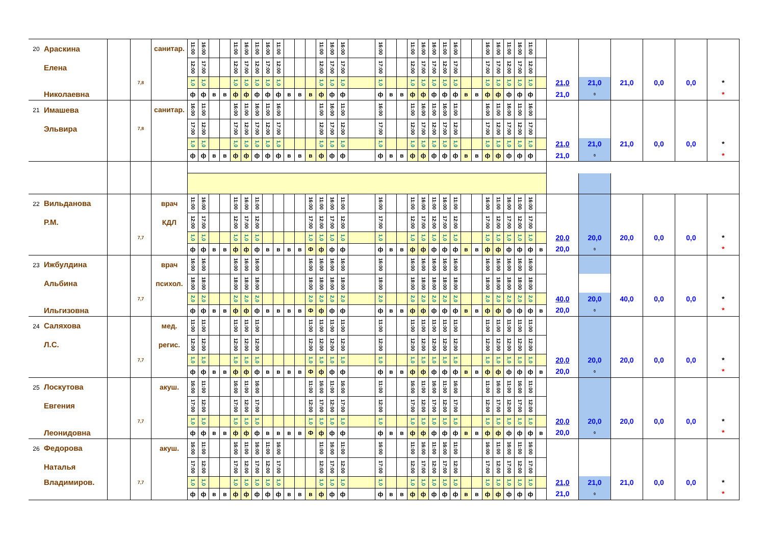| 20 | Араскина | | | санитар. | 11:00 | 16:00 | | | 11:00 | 16:00 | 11:00 | 16:00 | 11:00 | | | | 11:00 | 16:00 | 16:00 | | 16:00 | | | 11:00 | 16:00 | 16:00 | 11:00 | 16:00 | | | 16:00 | 16:00 | 11:00 | 16:00 | 11:00 | | | | | | | |
| | Елена | | | | 12:00 | 17:00 | | | 12:00 | 17:00 | 12:00 | 17:00 | 12:00 | | | | 12:00 | 17:00 | 17:00 | | 17:00 | | | 12:00 | 17:00 | 17:00 | 12:00 | 17:00 | | | 17:00 | 17:00 | 12:00 | 17:00 | 12:00 | | | | | | | |
| | | | 7,8 | | 1,0 | 1,0 | | | 1,0 | 1,0 | 1,0 | 1,0 | 1,0 | | | | 1,0 | 1,0 | 1,0 | | 1,0 | | | 1,0 | 1,0 | 1,0 | 1,0 | 1,0 | | | 1,0 | 1,0 | 1,0 | 1,0 | 1,0 | | 21,0 | 21,0 | 21,0 | 0,0 | 0,0 | * |
| | Николаевна | | | | ф | ф | в | в | ф | ф | ф | ф | ф | в | в | в | ф | ф | ф | | ф | в | в | ф | ф | ф | ф | ф | в | в | ф | ф | ф | ф | ф | | 21,0 | 0 | | | | * |
| 21 | Имашева | | | санитар. | 16:00 | 11:00 | | | 16:00 | 11:00 | 16:00 | 11:00 | 16:00 | | | | 11:00 | 16:00 | 11:00 | | 16:00 | | | 11:00 | 16:00 | 11:00 | 16:00 | 11:00 | | | 16:00 | 11:00 | 16:00 | 11:00 | 16:00 | | | | | | | |
| | Эльвира | | 7,8 | | 17:00 | 12:00 | | | 17:00 | 12:00 | 17:00 | 12:00 | 17:00 | | | | 12:00 | 17:00 | 12:00 | | 17:00 | | | 12:00 | 17:00 | 12:00 | 17:00 | 12:00 | | | 17:00 | 12:00 | 17:00 | 12:00 | 17:00 | | | | | | | |
| | | | | | 1,0 | 1,0 | | | 1,0 | 1,0 | 1,0 | 1,0 | 1,0 | | | | 1,0 | 1,0 | 1,0 | | 1,0 | | | 1,0 | 1,0 | 1,0 | 1,0 | 1,0 | | | 1,0 | 1,0 | 1,0 | 1,0 | 1,0 | | 21,0 | 21,0 | 21,0 | 0,0 | 0,0 | * |
| | | | | | ф | ф | в | в | ф | ф | ф | ф | ф | в | в | в | ф | ф | ф | | ф | в | в | ф | ф | ф | ф | ф | в | в | ф | ф | ф | ф | ф | | 21,0 | 0 | | | | * |
| 22 | Вильданова | | | врач | 11:00 | 16:00 | | | 11:00 | 16:00 | 11:00 | | | | | 16:00 | 11:00 | 16:00 | 11:00 | | 16:00 | | | 11:00 | 16:00 | 11:00 | 16:00 | 11:00 | | | 16:00 | 11:00 | 16:00 | 11:00 | 16:00 | | | | | | | |
| | Р.М. | | | КДЛ | 12:00 | 17:00 | | | 12:00 | 17:00 | 12:00 | | | | | 17:00 | 12:00 | 17:00 | 12:00 | | 17:00 | | | 12:00 | 17:00 | 12:00 | 17:00 | 12:00 | | | 17:00 | 12:00 | 17:00 | 12:00 | 17:00 | | | | | | | |
| | | | 7,7 | | 1,0 | 1,0 | | | 1,0 | 1,0 | 1,0 | | | | | 1,0 | 1,0 | 1,0 | 1,0 | | 1,0 | | | 1,0 | 1,0 | 1,0 | 1,0 | 1,0 | | | 1,0 | 1,0 | 1,0 | 1,0 | 1,0 | | 20,0 | 20,0 | 20,0 | 0,0 | 0,0 | * |
| | | | | | ф | ф | в | в | ф | ф | ф | в | в | в | в | Ф | ф | ф | ф | | ф | в | в | ф | ф | ф | ф | ф | в | в | ф | ф | ф | ф | ф | в | 20,0 | 0 | | | | * |
| 23 | Ижбулдина | | | врач | 16:00 | 16:00 | | | 16:00 | 16:00 | 16:00 | | | | | 16:00 | 16:00 | 16:00 | 16:00 | | 16:00 | | | 16:00 | 16:00 | 16:00 | 16:00 | 16:00 | | | 16:00 | 16:00 | 16:00 | 16:00 | 16:00 | | | | | | | |
| | Альбина | | | психол. | 18:00 | 18:00 | | | 18:00 | 18:00 | 18:00 | | | | | 18:00 | 18:00 | 18:00 | 18:00 | | 18:00 | | | 18:00 | 18:00 | 18:00 | 18:00 | 18:00 | | | 18:00 | 18:00 | 18:00 | 18:00 | 18:00 | | | | | | | |
| | | | 7,7 | | 2,0 | 2,0 | | | 2,0 | 2,0 | 2,0 | | | | | 2,0 | 2,0 | 2,0 | 2,0 | | 2,0 | | | 2,0 | 2,0 | 2,0 | 2,0 | 2,0 | | | 2,0 | 2,0 | 2,0 | 2,0 | 2,0 | | 40,0 | 20,0 | 40,0 | 0,0 | 0,0 | * |
| | Ильгизовна | | | | ф | ф | в | в | ф | ф | ф | в | в | в | в | Ф | ф | ф | ф | | ф | в | в | ф | ф | ф | ф | ф | в | в | ф | ф | ф | ф | ф | в | 20,0 | 0 | | | | * |
| 24 | Саляхова | | | мед. | 11:00 | 11:00 | | | 11:00 | 11:00 | 11:00 | | | | | 11:00 | 11:00 | 11:00 | 11:00 | | 11:00 | | | 11:00 | 11:00 | 11:00 | 11:00 | 11:00 | | | 11:00 | 11:00 | 11:00 | 11:00 | 11:00 | | | | | | | |
| | Л.С. | | | регис. | 12:00 | 12:00 | | | 12:00 | 12:00 | 12:00 | | | | | 12:00 | 12:00 | 12:00 | 12:00 | | 12:00 | | | 12:00 | 12:00 | 12:00 | 12:00 | 12:00 | | | 12:00 | 12:00 | 12:00 | 12:00 | 12:00 | | | | | | | |
| | | | 7,7 | | 1,0 | 1,0 | | | 1,0 | 1,0 | 1,0 | | | | | 1,0 | 1,0 | 1,0 | 1,0 | | 1,0 | | | 1,0 | 1,0 | 1,0 | 1,0 | 1,0 | | | 1,0 | 1,0 | 1,0 | 1,0 | 1,0 | | 20,0 | 20,0 | 20,0 | 0,0 | 0,0 | * |
| | | | | | ф | ф | в | в | ф | ф | ф | в | в | в | в | Ф | ф | ф | ф | | ф | в | в | ф | ф | ф | ф | ф | в | в | ф | ф | ф | ф | ф | в | 20,0 | 0 | | | | * |
| 25 | Лоскутова | | | акуш. | 16:00 | 11:00 | | | 16:00 | 11:00 | 16:00 | | | | | 11:00 | 16:00 | 11:00 | 16:00 | | 11:00 | | | 16:00 | 11:00 | 16:00 | 11:00 | 16:00 | | | 11:00 | 16:00 | 11:00 | 16:00 | 11:00 | | | | | | | |
| | Евгения | | | | 17:00 | 12:00 | | | 17:00 | 12:00 | 17:00 | | | | | 12:00 | 17:00 | 12:00 | 17:00 | | 12:00 | | | 17:00 | 12:00 | 17:00 | 12:00 | 17:00 | | | 12:00 | 17:00 | 12:00 | 17:00 | 12:00 | | | | | | | |
| | | | 7,7 | | 1,0 | 1,0 | | | 1,0 | 1,0 | 1,0 | | | | | 1,0 | 1,0 | 1,0 | 1,0 | | 1,0 | | | 1,0 | 1,0 | 1,0 | 1,0 | 1,0 | | | 1,0 | 1,0 | 1,0 | 1,0 | 1,0 | | 20,0 | 20,0 | 20,0 | 0,0 | 0,0 | * |
| | Леонидовна | | | | ф | ф | в | в | ф | ф | ф | в | в | в | в | Ф | ф | ф | ф | | ф | в | в | ф | ф | ф | ф | ф | в | в | ф | ф | ф | ф | ф | в | 20,0 | 0 | | | | * |
| 26 | Федорова | | | акуш. | 16:00 | 11:00 | | | 16:00 | 11:00 | 16:00 | 11:00 | 16:00 | | | | 11:00 | 16:00 | 11:00 | | 16:00 | | | 11:00 | 16:00 | 11:00 | 16:00 | 11:00 | | | 16:00 | 11:00 | 16:00 | 11:00 | 16:00 | | | | | | | |
| | Наталья | | | | 17:00 | 12:00 | | | 17:00 | 12:00 | 17:00 | 12:00 | 17:00 | | | | 12:00 | 17:00 | 12:00 | | 17:00 | | | 12:00 | 17:00 | 12:00 | 17:00 | 12:00 | | | 17:00 | 12:00 | 17:00 | 12:00 | 17:00 | | | | | | | |
| | Владимиров. | | 7,7 | | 1,0 | 1,0 | | | 1,0 | 1,0 | 1,0 | 1,0 | 1,0 | | | | 1,0 | 1,0 | 1,0 | | 1,0 | | | 1,0 | 1,0 | 1,0 | 1,0 | 1,0 | | | 1,0 | 1,0 | 1,0 | 1,0 | 1,0 | | 21,0 | 21,0 | 21,0 | 0,0 | 0,0 | * |
| | | | | | ф | ф | в | в | ф | ф | ф | ф | ф | в | в | в | ф | ф | ф | | ф | в | в | ф | ф | ф | ф | ф | в | в | ф | ф | ф | ф | ф | | 21,0 | 0 | | | | * |